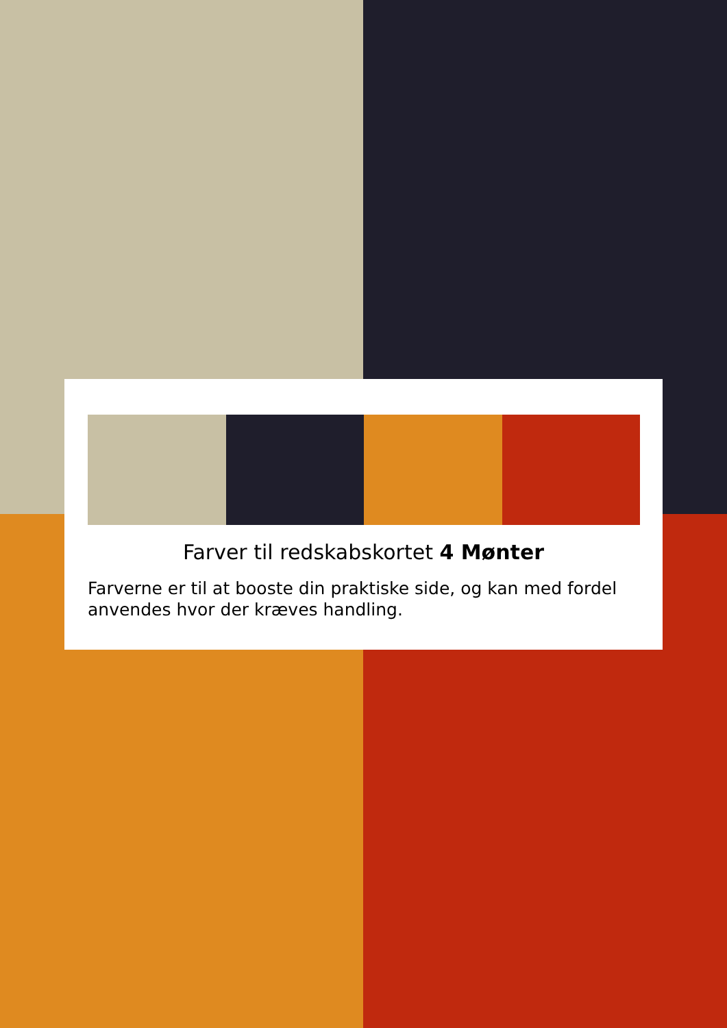Farver til redskabskortet 4 Mønter
Farverne er til at booste din praktiske side, og kan med fordel anvendes hvor der kræves handling.